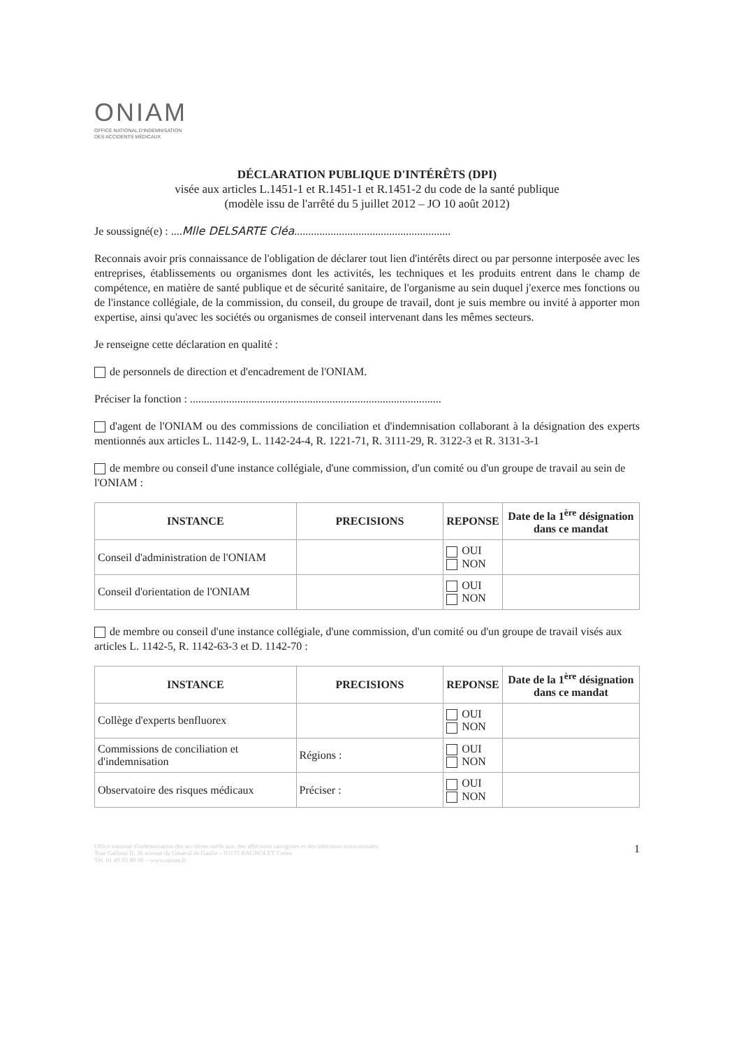ONIAM
OFFICE NATIONAL D'INDEMNISATION
DES ACCIDENTS MÉDICAUX
DÉCLARATION PUBLIQUE D'INTÉRÊTS (DPI)
visée aux articles L.1451-1 et R.1451-1 et R.1451-2 du code de la santé publique
(modèle issu de l'arrêté du 5 juillet 2012 – JO 10 août 2012)
Je soussigné(e) : ....Mlle DELSARTE Cléa........................................................
Reconnais avoir pris connaissance de l'obligation de déclarer tout lien d'intérêts direct ou par personne interposée avec les entreprises, établissements ou organismes dont les activités, les techniques et les produits entrent dans le champ de compétence, en matière de santé publique et de sécurité sanitaire, de l'organisme au sein duquel j'exerce mes fonctions ou de l'instance collégiale, de la commission, du conseil, du groupe de travail, dont je suis membre ou invité à apporter mon expertise, ainsi qu'avec les sociétés ou organismes de conseil intervenant dans les mêmes secteurs.
Je renseigne cette déclaration en qualité :
de personnels de direction et d'encadrement de l'ONIAM.
Préciser la fonction : ..........................................................................................
d'agent de l'ONIAM ou des commissions de conciliation et d'indemnisation collaborant à la désignation des experts mentionnés aux articles L. 1142-9, L. 1142-24-4, R. 1221-71, R. 3111-29, R. 3122-3 et R. 3131-3-1
de membre ou conseil d'une instance collégiale, d'une commission, d'un comité ou d'un groupe de travail au sein de l'ONIAM :
| INSTANCE | PRECISIONS | REPONSE | Date de la 1<sup>ère</sup> désignation dans ce mandat |
| --- | --- | --- | --- |
| Conseil d'administration de l'ONIAM | | OUI NON | |
| Conseil d'orientation de l'ONIAM | | OUI NON | |
de membre ou conseil d'une instance collégiale, d'une commission, d'un comité ou d'un groupe de travail visés aux articles L. 1142-5, R. 1142-63-3 et D. 1142-70 :
| INSTANCE | PRECISIONS | REPONSE | Date de la 1<sup>ère</sup> désignation dans ce mandat |
| --- | --- | --- | --- |
| Collège d'experts benfluorex | | OUI NON | |
| Commissions de conciliation et d'indemnisation | Régions : | OUI NON | |
| Observatoire des risques médicaux | Préciser : | OUI NON | |
Office national d'indemnisation des accidents médicaux, des affections iatrogènes et des infections nosocomiales
Tour Gallieni II, 36 avenue du Général de Gaulle – 93175 BAGNOLET Cedex
Tél. 01 49 93 89 00 – www.oniam.fr
1